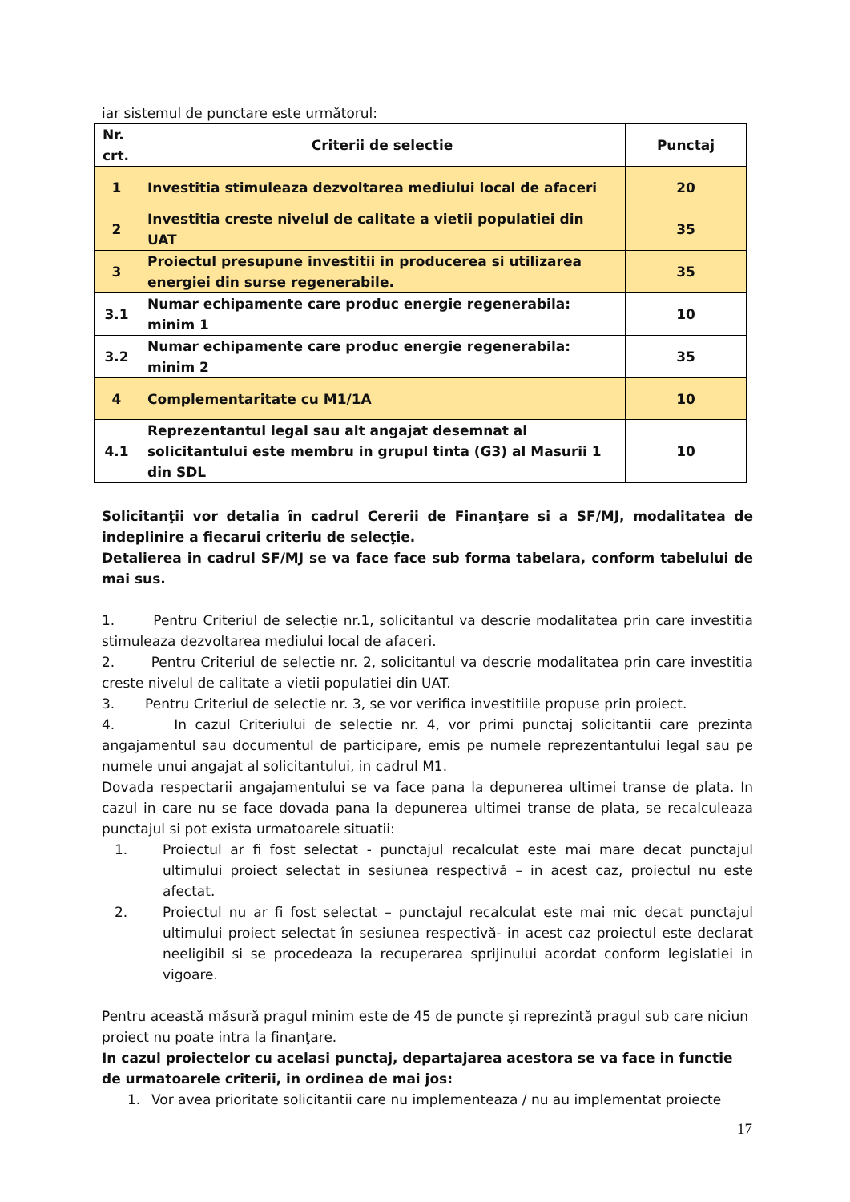iar sistemul de punctare este următorul:
| Nr. crt. | Criterii de selectie | Punctaj |
| --- | --- | --- |
| 1 | Investitia stimuleaza dezvoltarea mediului local de afaceri | 20 |
| 2 | Investitia creste nivelul de calitate a vietii populatiei din UAT | 35 |
| 3 | Proiectul presupune investitii in producerea si utilizarea energiei din surse regenerabile. | 35 |
| 3.1 | Numar echipamente care produc energie regenerabila: minim 1 | 10 |
| 3.2 | Numar echipamente care produc energie regenerabila: minim 2 | 35 |
| 4 | Complementaritate cu M1/1A | 10 |
| 4.1 | Reprezentantul legal sau alt angajat desemnat al solicitantului este membru in grupul tinta (G3) al Masurii 1 din SDL | 10 |
Solicitanţii vor detalia în cadrul Cererii de Finanţare si a SF/MJ, modalitatea de indeplinire a fiecarui criteriu de selecţie.
Detalierea in cadrul SF/MJ se va face face sub forma tabelara, conform tabelului de mai sus.
1. Pentru Criteriul de selecție nr.1, solicitantul va descrie modalitatea prin care investitia stimuleaza dezvoltarea mediului local de afaceri.
2. Pentru Criteriul de selectie nr. 2, solicitantul va descrie modalitatea prin care investitia creste nivelul de calitate a vietii populatiei din UAT.
3. Pentru Criteriul de selectie nr. 3, se vor verifica investitiile propuse prin proiect.
4. In cazul Criteriului de selectie nr. 4, vor primi punctaj solicitantii care prezinta angajamentul sau documentul de participare, emis pe numele reprezentantului legal sau pe numele unui angajat al solicitantului, in cadrul M1.
Dovada respectarii angajamentului se va face pana la depunerea ultimei transe de plata. In cazul in care nu se face dovada pana la depunerea ultimei transe de plata, se recalculeaza punctajul si pot exista urmatoarele situatii:
1. Proiectul ar fi fost selectat - punctajul recalculat este mai mare decat punctajul ultimului proiect selectat in sesiunea respectivă – in acest caz, proiectul nu este afectat.
2. Proiectul nu ar fi fost selectat – punctajul recalculat este mai mic decat punctajul ultimului proiect selectat în sesiunea respectivă- in acest caz proiectul este declarat neeligibil si se procedeaza la recuperarea sprijinului acordat conform legislatiei in vigoare.
Pentru această măsură pragul minim este de 45 de puncte și reprezintă pragul sub care niciun proiect nu poate intra la finanţare.
In cazul proiectelor cu acelasi punctaj, departajarea acestora se va face in functie de urmatoarele criterii, in ordinea de mai jos:
1. Vor avea prioritate solicitantii care nu implementeaza / nu au implementat proiecte
17